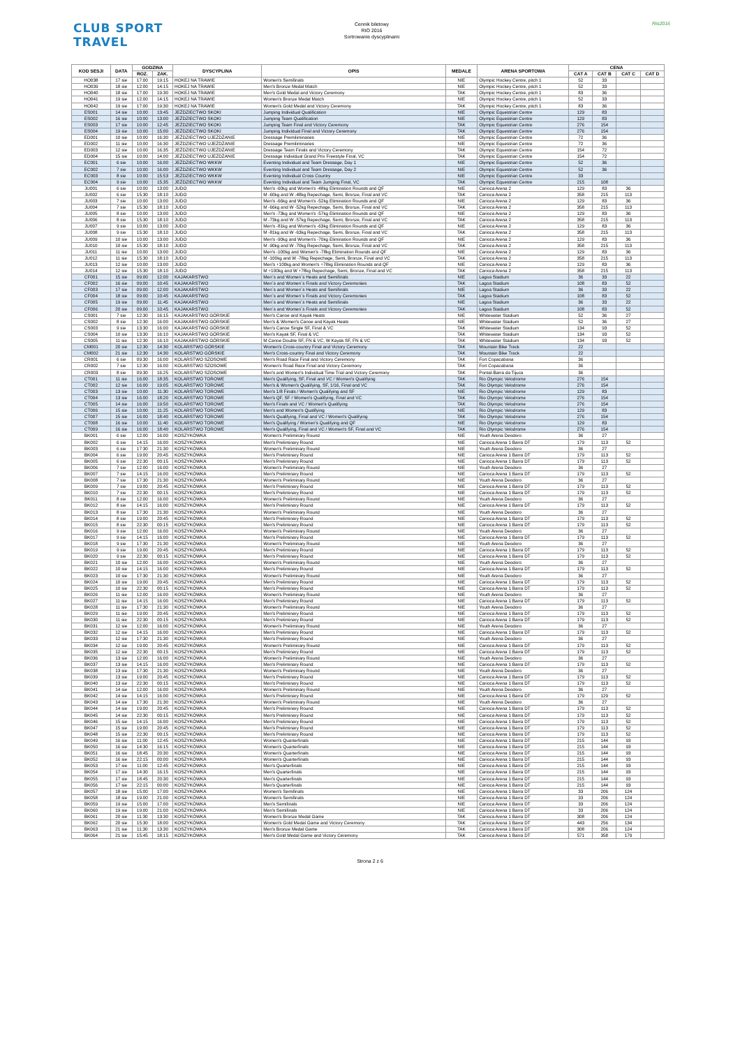CLUB SPORT TRAVEL
Cennik biletowy
RIO 2016
Sortrowanie dyscyplinami
Rio2016
| KOD SESJI | DATA | GODZINA | | DYSCYPLINA | OPIS | MEDALE | ARENA SPORTOWA | CENA | | | |
| --- | --- | --- | --- | --- | --- | --- | --- | --- | --- | --- | --- |
| | | ROZ. | ZAK. | | | | | CAT A | CAT B | CAT C | CAT D |
| HO038 | 17 sie | 17:00 | 19:15 | HOKEJ NA TRAWIE | Women's Semifinals | NIE | Olympic Hockey Centre, pitch 1 | 52 | 33 | | |
| HO039 | 18 sie | 12:00 | 14:15 | HOKEJ NA TRAWIE | Men's Bronze Medal Match | NIE | Olympic Hockey Centre, pitch 1 | 52 | 33 | | |
| HO040 | 18 sie | 17:00 | 19:30 | HOKEJ NA TRAWIE | Men's Gold Medal and Victory Ceremony | TAK | Olympic Hockey Centre, pitch 1 | 83 | 36 | | |
| HO041 | 19 sie | 12:00 | 14:15 | HOKEJ NA TRAWIE | Women's Bronze Medal Match | NIE | Olympic Hockey Centre, pitch 1 | 52 | 33 | | |
| HO042 | 19 sie | 17:00 | 19:30 | HOKEJ NA TRAWIE | Women's Gold Medal and Victory Ceremony | TAK | Olympic Hockey Centre, pitch 1 | 83 | 36 | | |
| ES001 | 14 sie | 10:00 | 13:45 | JEŹDZIECTWO SKOKI | Jumping Individual Qualification | NIE | Olympic Equestrian Centre | 129 | 83 | | |
| ES002 | 16 sie | 10:00 | 13:00 | JEŹDZIECTWO SKOKI | Jumping Team Qualification | NIE | Olympic Equestrian Centre | 129 | 83 | | |
| ES003 | 17 sie | 10:00 | 12:45 | JEŹDZIECTWO SKOKI | Jumping Team Final and Victory Ceremony | TAK | Olympic Equestrian Centre | 276 | 154 | | |
| ES004 | 19 sie | 10:00 | 15:00 | JEŹDZIECTWO SKOKI | Jumping Individual Final and Victory Ceremony | TAK | Olympic Equestrian Centre | 276 | 154 | | |
| ED001 | 10 sie | 10:00 | 16:30 | JEŹDZIECTWO UJEŻDŻANIE | Dressage Premiliminaries | NIE | Olympic Equestrian Centre | 72 | 36 | | |
| ED002 | 11 sie | 10:00 | 16:30 | JEŹDZIECTWO UJEŻDŻANIE | Dressage Premiliminaries | NIE | Olympic Equestrian Centre | 72 | 36 | | |
| ED003 | 12 sie | 10:00 | 16:35 | JEŹDZIECTWO UJEŻDŻANIE | Dressage Team Finals and Victory Ceremony | TAK | Olympic Equestrian Centre | 154 | 72 | | |
| ED004 | 15 sie | 10:00 | 14:00 | JEŹDZIECTWO UJEŻDŻANIE | Dressage Individual Grand Prix Freestyle Final, VC | TAK | Olympic Equestrian Centre | 154 | 72 | | |
| EC001 | 6 sie | 10:00 | 16:00 | JEŹDZIECTWO WKKW | Eventing Individual and Team Dressage, Day 1 | NIE | Olympic Equestrian Centre | 52 | 36 | | |
| EC002 | 7 sie | 10:00 | 16:00 | JEŹDZIECTWO WKKW | Eventing Individual and Team Dressage, Day 2 | NIE | Olympic Equestrian Centre | 52 | 36 | | |
| EC003 | 8 sie | 10:00 | 15:53 | JEŹDZIECTWO WKKW | Eventing Individual Cross Country | NIE | Olympic Equestrian Centre | 33 | | | |
| EC004 | 9 sie | 10:00 | 15:35 | JEŹDZIECTWO WKKW | Eventing Individual and Team Jumping Final, VC | TAK | Olympic Equestrian Centre | 215 | 108 | | |
| JU001 | 6 sie | 10:00 | 13:00 | JUDO | Men's -60kg and Women's -48kg Elimination Rounds and QF | NIE | Carioca Arena 2 | 129 | 83 | 36 | |
| JU002 | 6 sie | 15:30 | 18:10 | JUDO | M -60kg and W -48kg Repechage, Semi, Bronze, Final and VC | TAK | Carioca Arena 2 | 358 | 215 | 113 | |
| JU003 | 7 sie | 10:00 | 13:00 | JUDO | Men's -66kg and Women's -52kg Elimination Rounds and QF | NIE | Carioca Arena 2 | 129 | 83 | 36 | |
| JU004 | 7 sie | 15:30 | 18:10 | JUDO | M -66kg and W -52kg Repechage, Semi, Bronze, Final and VC | TAK | Carioca Arena 2 | 358 | 215 | 113 | |
| JU005 | 8 sie | 10:00 | 13:00 | JUDO | Men's -73kg and Women's -57kg Elimination Rounds and QF | NIE | Carioca Arena 2 | 129 | 83 | 36 | |
| JU006 | 8 sie | 15:30 | 18:10 | JUDO | M -73kg and W -57kg Repechage, Semi, Bronze, Final and VC | TAK | Carioca Arena 2 | 358 | 215 | 113 | |
| JU007 | 9 sie | 10:00 | 13:00 | JUDO | Men's -81kg and Women's -63kg Elimination Rounds and QF | NIE | Carioca Arena 2 | 129 | 83 | 36 | |
| JU008 | 9 sie | 15:30 | 18:10 | JUDO | M -81kg and W -63kg Repechage, Semi, Bronze, Final and VC | TAK | Carioca Arena 2 | 358 | 215 | 113 | |
| JU009 | 10 sie | 10:00 | 13:00 | JUDO | Men's -90kg and Women's -70kg Elimination Rounds and QF | NIE | Carioca Arena 2 | 129 | 83 | 36 | |
| JU010 | 10 sie | 15:30 | 18:10 | JUDO | M -90kg and W -70kg Repechage, Semi, Bronze, Final and VC | TAK | Carioca Arena 2 | 358 | 215 | 113 | |
| JU011 | 11 sie | 10:00 | 13:00 | JUDO | Men's -100kg and Women's -78kg Elimination Rounds and QF | NIE | Carioca Arena 2 | 129 | 83 | 36 | |
| JU012 | 11 sie | 15:30 | 18:10 | JUDO | M -100kg and W -78kg Repechage, Semi, Bronze, Final and VC | TAK | Carioca Arena 2 | 358 | 215 | 113 | |
| JU013 | 12 sie | 10:00 | 13:00 | JUDO | Men's +100kg and Women's +78kg Elimination Rounds and QF | NIE | Carioca Arena 2 | 129 | 83 | 36 | |
| JU014 | 12 sie | 15:30 | 18:10 | JUDO | M +100kg and W +78kg Repechage, Semi, Bronze, Final and VC | TAK | Carioca Arena 2 | 358 | 215 | 113 | |
| CF001 | 15 sie | 09:00 | 12:00 | KAJAKARSTWO | Men´s and Women´s Heats and Semifinals | NIE | Lagoa Stadium | 36 | 33 | 22 | |
| CF002 | 16 sie | 09:00 | 10:45 | KAJAKARSTWO | Men´s and Women´s Finals and Victory Ceremonies | TAK | Lagoa Stadium | 108 | 83 | 52 | |
| CF003 | 17 sie | 09:00 | 12:00 | KAJAKARSTWO | Men´s and Women´s Heats and Semifinals | NIE | Lagoa Stadium | 36 | 33 | 22 | |
| CF004 | 18 sie | 09:00 | 10:45 | KAJAKARSTWO | Men´s and Women´s Finals and Victory Ceremonies | TAK | Lagoa Stadium | 108 | 83 | 52 | |
| CF005 | 19 sie | 09:00 | 11:45 | KAJAKARSTWO | Men´s and Women´s Heats and Semifinals | NIE | Lagoa Stadium | 36 | 33 | 22 | |
| CF006 | 20 sie | 09:00 | 10:45 | KAJAKARSTWO | Men´s and Women´s Finals and Victory Ceremonies | TAK | Lagoa Stadium | 108 | 83 | 52 | |
| CS001 | 7 sie | 12:30 | 16:15 | KAJAKARSTWO GÓRSKIE | Men's Canoe and Kayak Heats | NIE | Whitewater Stadium | 52 | 36 | 27 | |
| CS002 | 8 sie | 12:30 | 16:00 | KAJAKARSTWO GÓRSKIE | Men's & Women's Canoe and Kayak Heats | NIE | Whitewater Stadium | 52 | 36 | 27 | |
| CS003 | 9 sie | 13:30 | 16:00 | KAJAKARSTWO GÓRSKIE | Men's Canoe Single SF, Final & VC | TAK | Whitewater Stadium | 134 | 93 | 52 | |
| CS004 | 10 sie | 13:30 | 16:10 | KAJAKARSTWO GÓRSKIE | Men's Kayak SF, Final & VC | TAK | Whitewater Stadium | 134 | 93 | 52 | |
| CS005 | 11 sie | 12:30 | 16:10 | KAJAKARSTWO GÓRSKIE | M Canoe Double SF, FN & VC, W Kayak SF, FN & VC | TAK | Whitewater Stadium | 134 | 93 | 52 | |
| CM001 | 20 sie | 12:30 | 14:30 | KOLARSTWO GÓRSKIE | Women's Cross-country Final and Victory Ceremony | TAK | Mountain Bike Track | 22 | | | |
| CM002 | 21 sie | 12:30 | 14:30 | KOLARSTWO GÓRSKIE | Men's Cross-country Final and Victory Ceremony | TAK | Mountain Bike Track | 22 | | | |
| CR001 | 6 sie | 09:30 | 16:00 | KOLARSTWO SZOSOWE | Men's Road Race Final and Victory Ceremony | TAK | Fort Copacabana | 36 | | | |
| CR002 | 7 sie | 12:30 | 16:00 | KOLARSTWO SZOSOWE | Women's Road Race Final and Victory Ceremony | TAK | Fort Copacabana | 36 | | | |
| CR003 | 8 sie | 09:30 | 16:25 | KOLARSTWO SZOSOWE | Men's and Women's Individual Time Trial and Victory Ceremony | TAK | Pontal-Barra da Tijuca | 36 | | | |
| CT001 | 11 sie | 16:00 | 18:35 | KOLARSTWO TOROWE | Men's Qualifying, SF, Final and VC / Women's Qualifying | TAK | Rio Olympic Velodrome | 276 | 154 | | |
| CT002 | 12 sie | 16:00 | 19:05 | KOLARSTWO TOROWE | Men's & Women's Qualifying, SF, 1/16, Final and VC | TAK | Rio Olympic Velodrome | 276 | 154 | | |
| CT003 | 13 sie | 10:00 | 11:30 | KOLARSTWO TOROWE | Men's 1/8 Finals / Women's Qualifying and SF | NIE | Rio Olympic Velodrome | 129 | 83 | | |
| CT004 | 13 sie | 16:00 | 18:20 | KOLARSTWO TOROWE | Men's QF, SF / Women's Qualifying, Final and VC | TAK | Rio Olympic Velodrome | 276 | 154 | | |
| CT005 | 14 sie | 16:00 | 19:50 | KOLARSTWO TOROWE | Men's Finals and VC / Women's Qualifying | TAK | Rio Olympic Velodrome | 276 | 154 | | |
| CT006 | 15 sie | 10:00 | 11:25 | KOLARSTWO TOROWE | Men's and Women's Qualifying | NIE | Rio Olympic Velodrome | 129 | 83 | | |
| CT007 | 15 sie | 16:00 | 18:40 | KOLARSTWO TOROWE | Men's Qualifying, Final and VC / Women's Qualifying | TAK | Rio Olympic Velodrome | 276 | 154 | | |
| CT008 | 16 sie | 10:00 | 11:40 | KOLARSTWO TOROWE | Men's Qualifying / Women's Qualifying and QF | NIE | Rio Olympic Velodrome | 129 | 83 | | |
| CT009 | 16 sie | 16:00 | 18:40 | KOLARSTWO TOROWE | Men's Qualifying, Final and VC / Women's SF, Final and VC | TAK | Rio Olympic Velodrome | 276 | 154 | | |
| BK001 | 6 sie | 12:00 | 16:00 | KOSZYKÓWKA | Women's Preliminary Round | NIE | Youth Arena Deodoro | 36 | 27 | | |
| BK002 | 6 sie | 14:15 | 16:00 | KOSZYKÓWKA | Men's Preliminary Round | NIE | Carioca Arena 1 Barra DT | 179 | 113 | 52 | |
| BK003 | 6 sie | 17:30 | 21:30 | KOSZYKÓWKA | Women's Preliminary Round | NIE | Youth Arena Deodoro | 36 | 27 | | |
| BK004 | 6 sie | 19:00 | 20:45 | KOSZYKÓWKA | Men's Preliminary Round | NIE | Carioca Arena 1 Barra DT | 179 | 113 | 52 | |
| BK005 | 6 sie | 22:30 | 00:15 | KOSZYKÓWKA | Men's Preliminary Round | NIE | Carioca Arena 1 Barra DT | 179 | 113 | 52 | |
| BK006 | 7 sie | 12:00 | 16:00 | KOSZYKÓWKA | Women's Preliminary Round | NIE | Youth Arena Deodoro | 36 | 27 | | |
| BK007 | 7 sie | 14:15 | 16:00 | KOSZYKÓWKA | Men's Preliminary Round | NIE | Carioca Arena 1 Barra DT | 179 | 113 | 52 | |
| BK008 | 7 sie | 17:30 | 21:30 | KOSZYKÓWKA | Women's Preliminary Round | NIE | Youth Arena Deodoro | 36 | 27 | | |
| BK009 | 7 sie | 19:00 | 20:45 | KOSZYKÓWKA | Men's Preliminary Round | NIE | Carioca Arena 1 Barra DT | 179 | 113 | 52 | |
| BK010 | 7 sie | 22:30 | 00:15 | KOSZYKÓWKA | Men's Preliminary Round | NIE | Carioca Arena 1 Barra DT | 179 | 113 | 52 | |
| BK011 | 8 sie | 12:00 | 16:00 | KOSZYKÓWKA | Women's Preliminary Round | NIE | Youth Arena Deodoro | 36 | 27 | | |
| BK012 | 8 sie | 14:15 | 16:00 | KOSZYKÓWKA | Men's Preliminary Round | NIE | Carioca Arena 1 Barra DT | 179 | 113 | 52 | |
| BK013 | 8 sie | 17:30 | 21:30 | KOSZYKÓWKA | Women's Preliminary Round | NIE | Youth Arena Deodoro | 36 | 27 | | |
| BK014 | 8 sie | 19:00 | 20:45 | KOSZYKÓWKA | Men's Preliminary Round | NIE | Carioca Arena 1 Barra DT | 179 | 113 | 52 | |
| BK015 | 8 sie | 22:30 | 00:15 | KOSZYKÓWKA | Men's Preliminary Round | NIE | Carioca Arena 1 Barra DT | 179 | 113 | 52 | |
| BK016 | 9 sie | 12:00 | 16:00 | KOSZYKÓWKA | Women's Preliminary Round | NIE | Youth Arena Deodoro | 36 | 27 | | |
| BK017 | 9 sie | 14:15 | 16:00 | KOSZYKÓWKA | Men's Preliminary Round | NIE | Carioca Arena 1 Barra DT | 179 | 113 | 52 | |
| BK018 | 9 sie | 17:30 | 21:30 | KOSZYKÓWKA | Women's Preliminary Round | NIE | Youth Arena Deodoro | 36 | 27 | | |
| BK019 | 9 sie | 19:00 | 20:45 | KOSZYKÓWKA | Men's Preliminary Round | NIE | Carioca Arena 1 Barra DT | 179 | 113 | 52 | |
| BK020 | 9 sie | 22:30 | 00:15 | KOSZYKÓWKA | Men's Preliminary Round | NIE | Carioca Arena 1 Barra DT | 179 | 113 | 52 | |
| BK021 | 10 sie | 12:00 | 16:00 | KOSZYKÓWKA | Women's Preliminary Round | NIE | Youth Arena Deodoro | 36 | 27 | | |
| BK022 | 10 sie | 14:15 | 16:00 | KOSZYKÓWKA | Men's Preliminary Round | NIE | Carioca Arena 1 Barra DT | 179 | 113 | 52 | |
| BK023 | 10 sie | 17:30 | 21:30 | KOSZYKÓWKA | Women's Preliminary Round | NIE | Youth Arena Deodoro | 36 | 27 | | |
| BK024 | 10 sie | 19:00 | 20:45 | KOSZYKÓWKA | Men's Preliminary Round | NIE | Carioca Arena 1 Barra DT | 179 | 113 | 52 | |
| BK025 | 10 sie | 22:30 | 00:15 | KOSZYKÓWKA | Men's Preliminary Round | NIE | Carioca Arena 1 Barra DT | 179 | 113 | 52 | |
| BK026 | 11 sie | 12:00 | 16:00 | KOSZYKÓWKA | Women's Preliminary Round | NIE | Youth Arena Deodoro | 36 | 27 | | |
| BK027 | 11 sie | 14:15 | 16:00 | KOSZYKÓWKA | Men's Preliminary Round | NIE | Carioca Arena 1 Barra DT | 179 | 113 | 52 | |
| BK028 | 11 sie | 17:30 | 21:30 | KOSZYKÓWKA | Women's Preliminary Round | NIE | Youth Arena Deodoro | 36 | 27 | | |
| BK029 | 11 sie | 19:00 | 20:45 | KOSZYKÓWKA | Men's Preliminary Round | NIE | Carioca Arena 1 Barra DT | 179 | 113 | 52 | |
| BK030 | 11 sie | 22:30 | 00:15 | KOSZYKÓWKA | Men's Preliminary Round | NIE | Carioca Arena 1 Barra DT | 179 | 113 | 52 | |
| BK031 | 12 sie | 12:00 | 16:00 | KOSZYKÓWKA | Women's Preliminary Round | NIE | Youth Arena Deodoro | 36 | 27 | | |
| BK032 | 12 sie | 14:15 | 16:00 | KOSZYKÓWKA | Men's Preliminary Round | NIE | Carioca Arena 1 Barra DT | 179 | 113 | 52 | |
| BK033 | 12 sie | 17:30 | 21:30 | KOSZYKÓWKA | Men's Preliminary Round | NIE | Youth Arena Deodoro | 36 | 27 | | |
| BK034 | 12 sie | 19:00 | 20:45 | KOSZYKÓWKA | Women's Preliminary Round | NIE | Carioca Arena 1 Barra DT | 179 | 113 | 52 | |
| BK035 | 12 sie | 22:30 | 00:15 | KOSZYKÓWKA | Men's Preliminary Round | NIE | Carioca Arena 1 Barra DT | 179 | 113 | 52 | |
| BK036 | 13 sie | 12:00 | 16:00 | KOSZYKÓWKA | Women's Preliminary Round | NIE | Youth Arena Deodoro | 36 | 27 | | |
| BK037 | 13 sie | 14:15 | 16:00 | KOSZYKÓWKA | Men's Preliminary Round | NIE | Carioca Arena 1 Barra DT | 179 | 113 | 52 | |
| BK038 | 13 sie | 17:30 | 21:30 | KOSZYKÓWKA | Women's Preliminary Round | NIE | Youth Arena Deodoro | 36 | 27 | | |
| BK039 | 13 sie | 19:00 | 20:45 | KOSZYKÓWKA | Men's Preliminary Round | NIE | Carioca Arena 1 Barra DT | 179 | 113 | 52 | |
| BK040 | 13 sie | 22:30 | 00:15 | KOSZYKÓWKA | Men's Preliminary Round | NIE | Carioca Arena 1 Barra DT | 179 | 113 | 52 | |
| BK041 | 14 sie | 12:00 | 16:00 | KOSZYKÓWKA | Women's Preliminary Round | NIE | Youth Arena Deodoro | 36 | 27 | | |
| BK042 | 14 sie | 14:15 | 16:00 | KOSZYKÓWKA | Men's Preliminary Round | NIE | Carioca Arena 1 Barra DT | 179 | 129 | 52 | |
| BK043 | 14 sie | 17:30 | 21:30 | KOSZYKÓWKA | Women's Preliminary Round | NIE | Youth Arena Deodoro | 36 | 27 | | |
| BK044 | 14 sie | 19:00 | 20:45 | KOSZYKÓWKA | Men's Preliminary Round | NIE | Carioca Arena 1 Barra DT | 179 | 113 | 52 | |
| BK045 | 14 sie | 22:30 | 00:15 | KOSZYKÓWKA | Men's Preliminary Round | NIE | Carioca Arena 1 Barra DT | 179 | 113 | 52 | |
| BK046 | 15 sie | 14:15 | 16:00 | KOSZYKÓWKA | Men's Preliminary Round | NIE | Carioca Arena 1 Barra DT | 179 | 113 | 52 | |
| BK047 | 15 sie | 19:00 | 20:45 | KOSZYKÓWKA | Men's Preliminary Round | NIE | Carioca Arena 1 Barra DT | 179 | 113 | 52 | |
| BK048 | 15 sie | 22:30 | 00:15 | KOSZYKÓWKA | Men's Preliminary Round | NIE | Carioca Arena 1 Barra DT | 179 | 113 | 52 | |
| BK049 | 16 sie | 11:00 | 12:45 | KOSZYKÓWKA | Women's Quarterfinals | NIE | Carioca Arena 1 Barra DT | 215 | 144 | 93 | |
| BK050 | 16 sie | 14:30 | 16:15 | KOSZYKÓWKA | Women's Quarterfinals | NIE | Carioca Arena 1 Barra DT | 215 | 144 | 93 | |
| BK051 | 16 sie | 18:45 | 20:30 | KOSZYKÓWKA | Women's Quarterfinals | NIE | Carioca Arena 1 Barra DT | 215 | 144 | 93 | |
| BK052 | 16 sie | 22:15 | 00:00 | KOSZYKÓWKA | Women's Quarterfinals | NIE | Carioca Arena 1 Barra DT | 215 | 144 | 93 | |
| BK053 | 17 sie | 11:00 | 12:45 | KOSZYKÓWKA | Men's Quarterfinals | NIE | Carioca Arena 1 Barra DT | 215 | 144 | 93 | |
| BK054 | 17 sie | 14:30 | 16:15 | KOSZYKÓWKA | Men's Quarterfinals | NIE | Carioca Arena 1 Barra DT | 215 | 144 | 93 | |
| BK055 | 17 sie | 18:45 | 20:30 | KOSZYKÓWKA | Men's Quarterfinals | NIE | Carioca Arena 1 Barra DT | 215 | 144 | 93 | |
| BK056 | 17 sie | 22:15 | 00:00 | KOSZYKÓWKA | Men's Quarterfinals | NIE | Carioca Arena 1 Barra DT | 215 | 144 | 93 | |
| BK057 | 18 sie | 15:00 | 17:00 | KOSZYKÓWKA | Women's Semifinals | NIE | Carioca Arena 1 Barra DT | 33 | 206 | 124 | |
| BK058 | 18 sie | 19:00 | 21:00 | KOSZYKÓWKA | Women's Semifinals | NIE | Carioca Arena 1 Barra DT | 33 | 206 | 124 | |
| BK059 | 19 sie | 15:00 | 17:00 | KOSZYKÓWKA | Men's Semifinals | NIE | Carioca Arena 1 Barra DT | 33 | 206 | 124 | |
| BK060 | 19 sie | 19:00 | 21:00 | KOSZYKÓWKA | Men's Semifinals | NIE | Carioca Arena 1 Barra DT | 33 | 206 | 124 | |
| BK061 | 20 sie | 11:30 | 13:30 | KOSZYKÓWKA | Women's Bronze Medal Game | TAK | Carioca Arena 1 Barra DT | 308 | 206 | 124 | |
| BK062 | 20 sie | 15:30 | 18:00 | KOSZYKÓWKA | Women's Gold Medal Game and Victory Ceremony | TAK | Carioca Arena 1 Barra DT | 443 | 256 | 134 | |
| BK063 | 21 sie | 11:30 | 13:30 | KOSZYKÓWKA | Men's Bronze Medal Game | TAK | Carioca Arena 1 Barra DT | 308 | 206 | 124 | |
| BK064 | 21 sie | 15:45 | 18:15 | KOSZYKÓWKA | Men's Gold Medal Game and Victory Ceremony | TAK | Carioca Arena 1 Barra DT | 571 | 358 | 179 | |
Strona 2 z 6